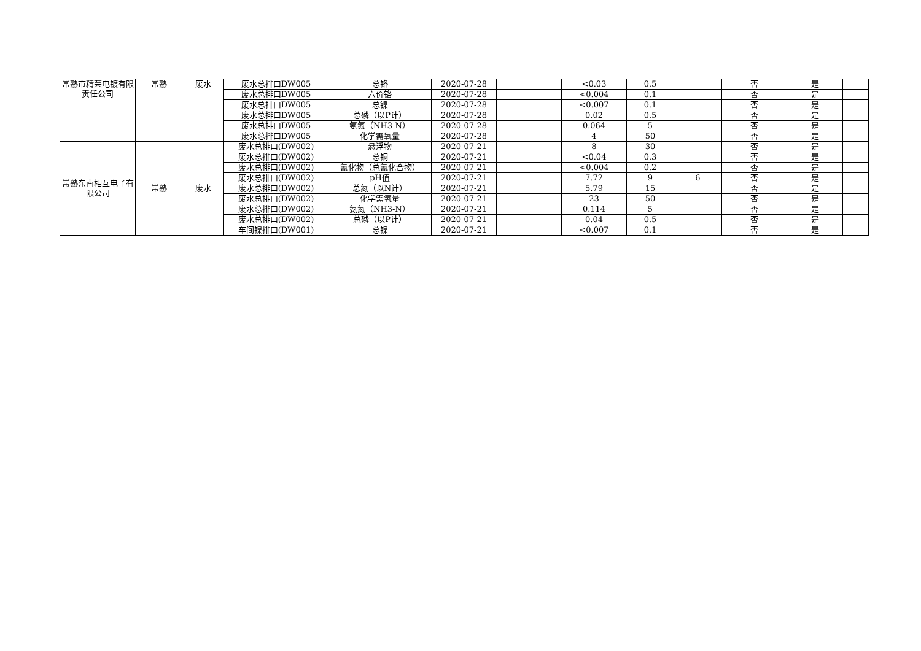| 常熟市精荣电镀有限责任公司 | 常熟 | 废水 | 废水总排口DW005 | 总铬 | 2020-07-28 | | <0.03 | 0.5 | | 否 | 是 | |
| | | | 废水总排口DW005 | 六价铬 | 2020-07-28 | | <0.004 | 0.1 | | 否 | 是 | |
| | | | 废水总排口DW005 | 总镍 | 2020-07-28 | | <0.007 | 0.1 | | 否 | 是 | |
| | | | 废水总排口DW005 | 总磷（以P计） | 2020-07-28 | | 0.02 | 0.5 | | 否 | 是 | |
| | | | 废水总排口DW005 | 氨氮（NH3-N） | 2020-07-28 | | 0.064 | 5 | | 否 | 是 | |
| | | | 废水总排口DW005 | 化学需氧量 | 2020-07-28 | | 4 | 50 | | 否 | 是 | |
| 常熟东南相互电子有限公司 | 常熟 | 废水 | 废水总排口(DW002) | 悬浮物 | 2020-07-21 | | 8 | 30 | | 否 | 是 | |
| | | | 废水总排口(DW002) | 总铜 | 2020-07-21 | | <0.04 | 0.3 | | 否 | 是 | |
| | | | 废水总排口(DW002) | 氰化物（总氰化合物） | 2020-07-21 | | <0.004 | 0.2 | | 否 | 是 | |
| | | | 废水总排口(DW002) | pH值 | 2020-07-21 | | 7.72 | 9 | 6 | 否 | 是 | |
| | | | 废水总排口(DW002) | 总氮（以N计） | 2020-07-21 | | 5.79 | 15 | | 否 | 是 | |
| | | | 废水总排口(DW002) | 化学需氧量 | 2020-07-21 | | 23 | 50 | | 否 | 是 | |
| | | | 废水总排口(DW002) | 氨氮（NH3-N） | 2020-07-21 | | 0.114 | 5 | | 否 | 是 | |
| | | | 废水总排口(DW002) | 总磷（以P计） | 2020-07-21 | | 0.04 | 0.5 | | 否 | 是 | |
| | | | 车间镍排口(DW001) | 总镍 | 2020-07-21 | | <0.007 | 0.1 | | 否 | 是 | |